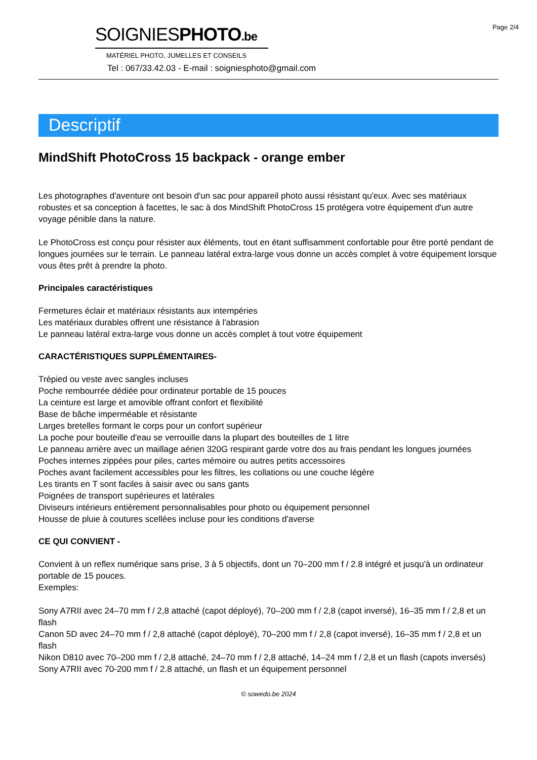Page 2/4
SOIGNIESPHOTO.be
MATÉRIEL PHOTO, JUMELLES ET CONSEILS
Tel : 067/33.42.03 - E-mail : soigniesphoto@gmail.com
Descriptif
MindShift PhotoCross 15 backpack - orange ember
Les photographes d'aventure ont besoin d'un sac pour appareil photo aussi résistant qu'eux. Avec ses matériaux robustes et sa conception à facettes, le sac à dos MindShift PhotoCross 15 protégera votre équipement d'un autre voyage pénible dans la nature.
Le PhotoCross est conçu pour résister aux éléments, tout en étant suffisamment confortable pour être porté pendant de longues journées sur le terrain. Le panneau latéral extra-large vous donne un accès complet à votre équipement lorsque vous êtes prêt à prendre la photo.
Principales caractéristiques
Fermetures éclair et matériaux résistants aux intempéries
Les matériaux durables offrent une résistance à l'abrasion
Le panneau latéral extra-large vous donne un accès complet à tout votre équipement
CARACTÉRISTIQUES SUPPLÉMENTAIRES-
Trépied ou veste avec sangles incluses
Poche rembourrée dédiée pour ordinateur portable de 15 pouces
La ceinture est large et amovible offrant confort et flexibilité
Base de bâche imperméable et résistante
Larges bretelles formant le corps pour un confort supérieur
La poche pour bouteille d'eau se verrouille dans la plupart des bouteilles de 1 litre
Le panneau arrière avec un maillage aérien 320G respirant garde votre dos au frais pendant les longues journées
Poches internes zippées pour piles, cartes mémoire ou autres petits accessoires
Poches avant facilement accessibles pour les filtres, les collations ou une couche légère
Les tirants en T sont faciles à saisir avec ou sans gants
Poignées de transport supérieures et latérales
Diviseurs intérieurs entièrement personnalisables pour photo ou équipement personnel
Housse de pluie à coutures scellées incluse pour les conditions d'averse
CE QUI CONVIENT -
Convient à un reflex numérique sans prise, 3 à 5 objectifs, dont un 70–200 mm f / 2.8 intégré et jusqu'à un ordinateur portable de 15 pouces.
Exemples:
Sony A7RII avec 24–70 mm f / 2,8 attaché (capot déployé), 70–200 mm f / 2,8 (capot inversé), 16–35 mm f / 2,8 et un flash
Canon 5D avec 24–70 mm f / 2,8 attaché (capot déployé), 70–200 mm f / 2,8 (capot inversé), 16–35 mm f / 2,8 et un flash
Nikon D810 avec 70–200 mm f / 2,8 attaché, 24–70 mm f / 2,8 attaché, 14–24 mm f / 2,8 et un flash (capots inversés)
Sony A7RII avec 70-200 mm f / 2.8 attaché, un flash et un équipement personnel
© sowedo.be 2024